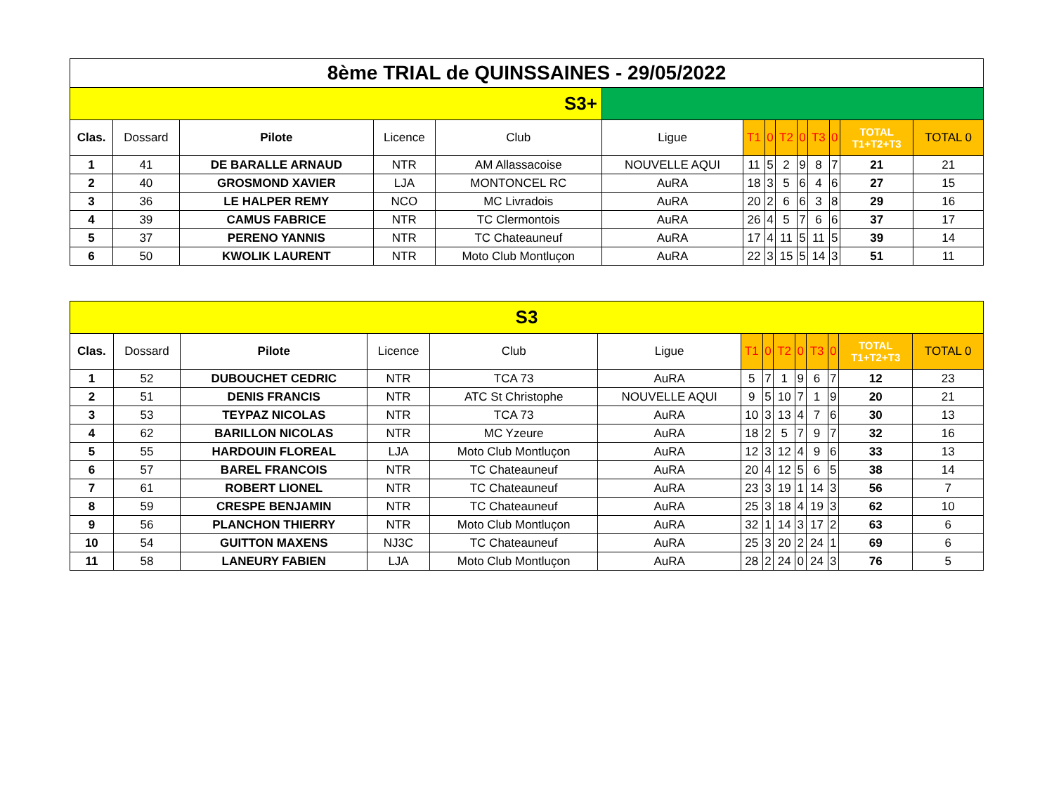| 8ème TRIAL de QUINSSAINES - 29/05/2022 | | | | | | | | | | | | | |
| S3+ | | | | | | | | | | | | | |
| Clas. | Dossard | Pilote | Licence | Club | Ligue | T1 | 0 | T2 | 0 | T3 | 0 | TOTAL T1+T2+T3 | TOTAL 0 |
| 1 | 41 | DE BARALLE ARNAUD | NTR | AM Allassacoise | NOUVELLE AQUI | 11 | 5 | 2 | 9 | 8 | 7 | 21 | 21 |
| 2 | 40 | GROSMOND XAVIER | LJA | MONTONCEL RC | AuRA | 18 | 3 | 5 | 6 | 4 | 6 | 27 | 15 |
| 3 | 36 | LE HALPER REMY | NCO | MC Livradois | AuRA | 20 | 2 | 6 | 6 | 3 | 8 | 29 | 16 |
| 4 | 39 | CAMUS FABRICE | NTR | TC Clermontois | AuRA | 26 | 4 | 5 | 7 | 6 | 6 | 37 | 17 |
| 5 | 37 | PERENO YANNIS | NTR | TC Chateauneuf | AuRA | 17 | 4 | 11 | 5 | 11 | 5 | 39 | 14 |
| 6 | 50 | KWOLIK LAURENT | NTR | Moto Club Montluçon | AuRA | 22 | 3 | 15 | 5 | 14 | 3 | 51 | 11 |
| S3 | | | | | | | | | | | | | |
| Clas. | Dossard | Pilote | Licence | Club | Ligue | T1 | 0 | T2 | 0 | T3 | 0 | TOTAL T1+T2+T3 | TOTAL 0 |
| 1 | 52 | DUBOUCHET CEDRIC | NTR | TCA 73 | AuRA | 5 | 7 | 1 | 9 | 6 | 7 | 12 | 23 |
| 2 | 51 | DENIS FRANCIS | NTR | ATC St Christophe | NOUVELLE AQUI | 9 | 5 | 10 | 7 | 1 | 9 | 20 | 21 |
| 3 | 53 | TEYPAZ NICOLAS | NTR | TCA 73 | AuRA | 10 | 3 | 13 | 4 | 7 | 6 | 30 | 13 |
| 4 | 62 | BARILLON NICOLAS | NTR | MC Yzeure | AuRA | 18 | 2 | 5 | 7 | 9 | 7 | 32 | 16 |
| 5 | 55 | HARDOUIN FLOREAL | LJA | Moto Club Montluçon | AuRA | 12 | 3 | 12 | 4 | 9 | 6 | 33 | 13 |
| 6 | 57 | BAREL FRANCOIS | NTR | TC Chateauneuf | AuRA | 20 | 4 | 12 | 5 | 6 | 5 | 38 | 14 |
| 7 | 61 | ROBERT LIONEL | NTR | TC Chateauneuf | AuRA | 23 | 3 | 19 | 1 | 14 | 3 | 56 | 7 |
| 8 | 59 | CRESPE BENJAMIN | NTR | TC Chateauneuf | AuRA | 25 | 3 | 18 | 4 | 19 | 3 | 62 | 10 |
| 9 | 56 | PLANCHON THIERRY | NTR | Moto Club Montluçon | AuRA | 32 | 1 | 14 | 3 | 17 | 2 | 63 | 6 |
| 10 | 54 | GUITTON MAXENS | NJ3C | TC Chateauneuf | AuRA | 25 | 3 | 20 | 2 | 24 | 1 | 69 | 6 |
| 11 | 58 | LANEURY FABIEN | LJA | Moto Club Montluçon | AuRA | 28 | 2 | 24 | 0 | 24 | 3 | 76 | 5 |